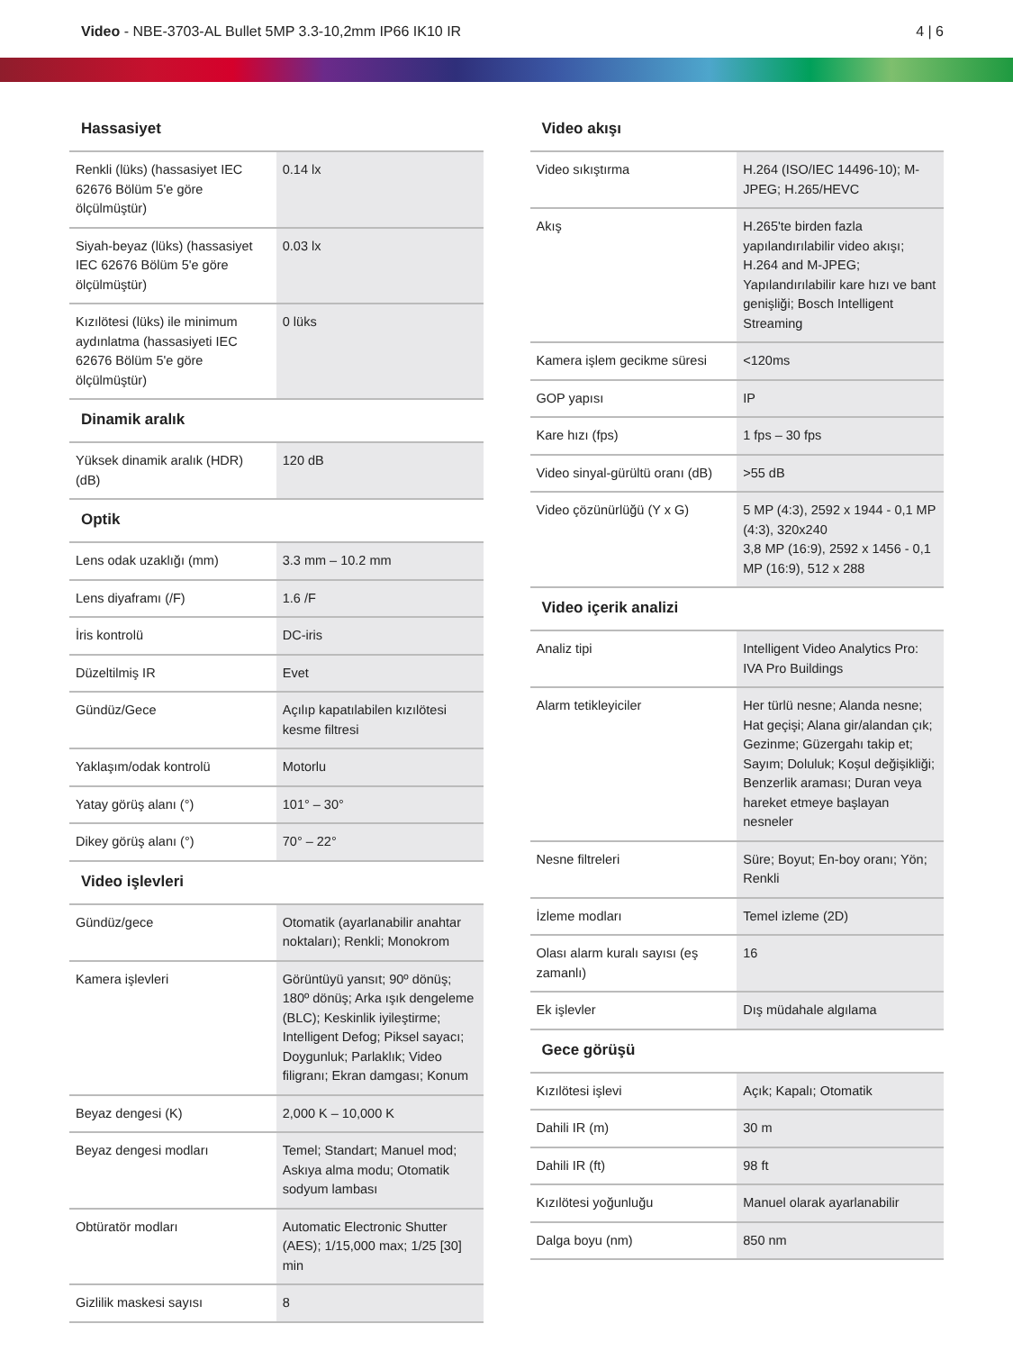Video - NBE-3703-AL Bullet 5MP 3.3-10,2mm IP66 IK10 IR
4 | 6
Hassasiyet
| Renkli (lüks) (hassasiyet IEC 62676 Bölüm 5'e göre ölçülmüştür) | 0.14 lx |
| Siyah-beyaz (lüks) (hassasiyet IEC 62676 Bölüm 5'e göre ölçülmüştür) | 0.03 lx |
| Kızılötesi (lüks) ile minimum aydınlatma (hassasiyeti IEC 62676 Bölüm 5'e göre ölçülmüştür) | 0 lüks |
Dinamik aralık
| Yüksek dinamik aralık (HDR) (dB) | 120 dB |
Optik
| Lens odak uzaklığı (mm) | 3.3 mm – 10.2 mm |
| Lens diyaframı (/F) | 1.6 /F |
| İris kontrolü | DC-iris |
| Düzeltilmiş IR | Evet |
| Gündüz/Gece | Açılıp kapatılabilen kızılötesi kesme filtresi |
| Yaklaşım/odak kontrolü | Motorlu |
| Yatay görüş alanı (°) | 101° – 30° |
| Dikey görüş alanı (°) | 70° – 22° |
Video işlevleri
| Gündüz/gece | Otomatik (ayarlanabilir anahtar noktaları); Renkli; Monokrom |
| Kamera işlevleri | Görüntüyü yansıt; 90º dönüş; 180º dönüş; Arka ışık dengeleme (BLC); Keskinlik iyileştirme; Intelligent Defog; Piksel sayacı; Doygunluk; Parlaklık; Video filigranı; Ekran damgası; Konum |
| Beyaz dengesi (K) | 2,000 K – 10,000 K |
| Beyaz dengesi modları | Temel; Standart; Manuel mod; Askıya alma modu; Otomatik sodyum lambası |
| Obtüratör modları | Automatic Electronic Shutter (AES); 1/15,000 max; 1/25 [30] min |
| Gizlilik maskesi sayısı | 8 |
Video akışı
| Video sıkıştırma | H.264 (ISO/IEC 14496-10); M-JPEG; H.265/HEVC |
| Akış | H.265'te birden fazla yapılandırılabilir video akışı; H.264 and M-JPEG; Yapılandırılabilir kare hızı ve bant genişliği; Bosch Intelligent Streaming |
| Kamera işlem gecikme süresi | <120ms |
| GOP yapısı | IP |
| Kare hızı (fps) | 1 fps – 30 fps |
| Video sinyal-gürültü oranı (dB) | >55 dB |
| Video çözünürlüğü (Y x G) | 5 MP (4:3), 2592 x 1944 - 0,1 MP (4:3), 320x240 3,8 MP (16:9), 2592 x 1456 - 0,1 MP (16:9), 512 x 288 |
Video içerik analizi
| Analiz tipi | Intelligent Video Analytics Pro: IVA Pro Buildings |
| Alarm tetikleyiciler | Her türlü nesne; Alanda nesne; Hat geçişi; Alana gir/alandan çık; Gezinme; Güzergahı takip et; Sayım; Doluluk; Koşul değişikliği; Benzerlik araması; Duran veya hareket etmeye başlayan nesneler |
| Nesne filtreleri | Süre; Boyut; En-boy oranı; Yön; Renkli |
| İzleme modları | Temel izleme (2D) |
| Olası alarm kuralı sayısı (eş zamanlı) | 16 |
| Ek işlevler | Dış müdahale algılama |
Gece görüşü
| Kızılötesi işlevi | Açık; Kapalı; Otomatik |
| Dahili IR (m) | 30 m |
| Dahili IR (ft) | 98 ft |
| Kızılötesi yoğunluğu | Manuel olarak ayarlanabilir |
| Dalga boyu (nm) | 850 nm |